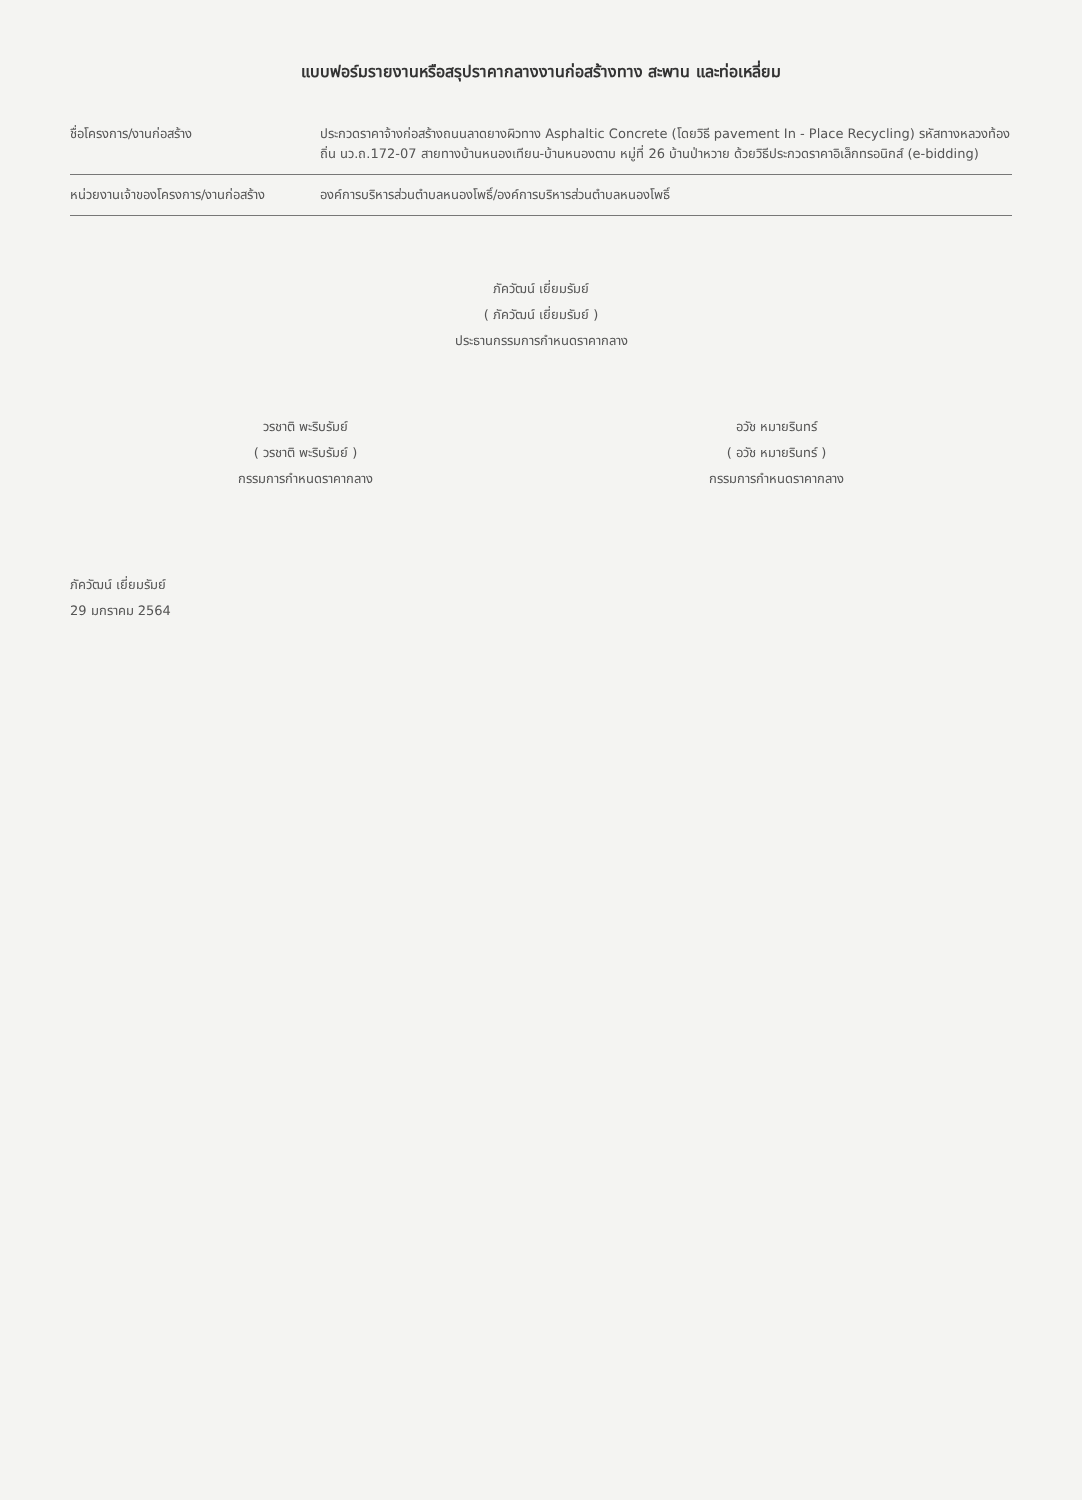แบบฟอร์มรายงานหรือสรุปราคากลางงานก่อสร้างทาง สะพาน และท่อเหลี่ยม
ชื่อโครงการ/งานก่อสร้าง ประกวดราคาจ้างก่อสร้างถนนลาดยางผิวทาง Asphaltic Concrete (โดยวิธี pavement In - Place Recycling) รหัสทางหลวงท้องถิ่น นว.ถ.172-07 สายทางบ้านหนองเทียน-บ้านหนองตาบ หมู่ที่ 26 บ้านป่าหวาย ด้วยวิธีประกวดราคาอิเล็กทรอนิกส์ (e-bidding)
หน่วยงานเจ้าของโครงการ/งานก่อสร้าง
องค์การบริหารส่วนตำบลหนองโพธิ์/องค์การบริหารส่วนตำบลหนองโพธิ์
ภัควัฒน์ เยี่ยมรัมย์
( ภัควัฒน์ เยี่ยมรัมย์ )
ประธานกรรมการกำหนดราคากลาง
วรชาติ พะริบรัมย์
( วรชาติ พะริบรัมย์ )
กรรมการกำหนดราคากลาง
อวัช หมายรินทร์
( อวัช หมายรินทร์ )
กรรมการกำหนดราคากลาง
ภัควัฒน์ เยี่ยมรัมย์
29 มกราคม 2564